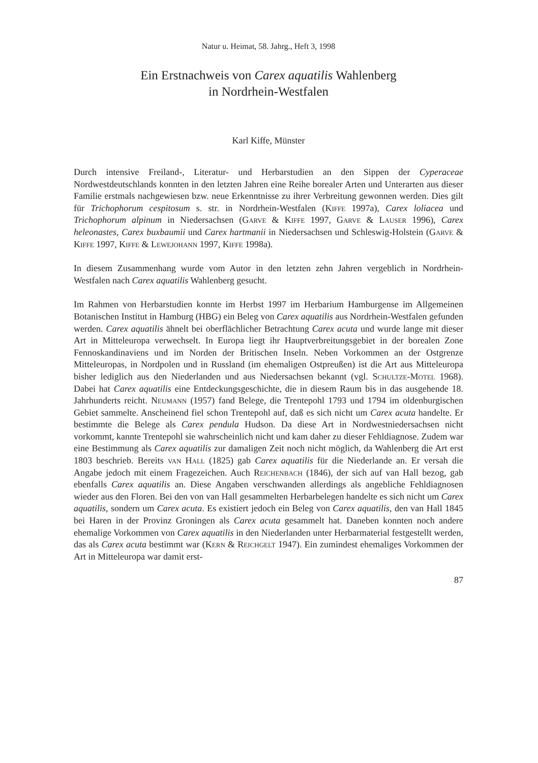Natur u. Heimat, 58. Jahrg., Heft 3, 1998
Ein Erstnachweis von Carex aquatilis Wahlenberg
in Nordrhein-Westfalen
Karl Kiffe, Münster
Durch intensive Freiland-, Literatur- und Herbarstudien an den Sippen der Cyperaceae Nordwestdeutschlands konnten in den letzten Jahren eine Reihe borealer Arten und Unterarten aus dieser Familie erstmals nachgewiesen bzw. neue Erkenntnisse zu ihrer Verbreitung gewonnen werden. Dies gilt für Trichophorum cespitosum s. str. in Nordrhein-Westfalen (Kiffe 1997a), Carex loliacea und Trichophorum alpinum in Niedersachsen (Garve & Kiffe 1997, Garve & Lauser 1996), Carex heleonastes, Carex buxbaumii und Carex hartmanii in Niedersachsen und Schleswig-Holstein (Garve & Kiffe 1997, Kiffe & Lewejohann 1997, Kiffe 1998a).
In diesem Zusammenhang wurde vom Autor in den letzten zehn Jahren vergeblich in Nordrhein-Westfalen nach Carex aquatilis Wahlenberg gesucht.
Im Rahmen von Herbarstudien konnte im Herbst 1997 im Herbarium Hamburgense im Allgemeinen Botanischen Institut in Hamburg (HBG) ein Beleg von Carex aquatilis aus Nordrhein-Westfalen gefunden werden. Carex aquatilis ähnelt bei oberflächlicher Betrachtung Carex acuta und wurde lange mit dieser Art in Mitteleuropa verwechselt. In Europa liegt ihr Hauptverbreitungsgebiet in der borealen Zone Fennoskandinaviens und im Norden der Britischen Inseln. Neben Vorkommen an der Ostgrenze Mitteleuropas, in Nordpolen und in Russland (im ehemaligen Ostpreußen) ist die Art aus Mitteleuropa bisher lediglich aus den Niederlanden und aus Niedersachsen bekannt (vgl. Schultze-Motel 1968). Dabei hat Carex aquatilis eine Entdeckungsgeschichte, die in diesem Raum bis in das ausgehende 18. Jahrhunderts reicht. Neumann (1957) fand Belege, die Trentepohl 1793 und 1794 im oldenburgischen Gebiet sammelte. Anscheinend fiel schon Trentepohl auf, daß es sich nicht um Carex acuta handelte. Er bestimmte die Belege als Carex pendula Hudson. Da diese Art in Nordwestniedersachsen nicht vorkommt, kannte Trentepohl sie wahrscheinlich nicht und kam daher zu dieser Fehldiagnose. Zudem war eine Bestimmung als Carex aquatilis zur damaligen Zeit noch nicht möglich, da Wahlenberg die Art erst 1803 beschrieb. Bereits van Hall (1825) gab Carex aquatilis für die Niederlande an. Er versah die Angabe jedoch mit einem Fragezeichen. Auch Reichenbach (1846), der sich auf van Hall bezog, gab ebenfalls Carex aquatilis an. Diese Angaben verschwanden allerdings als angebliche Fehldiagnosen wieder aus den Floren. Bei den von van Hall gesammelten Herbarbelegen handelte es sich nicht um Carex aquatilis, sondern um Carex acuta. Es existiert jedoch ein Beleg von Carex aquatilis, den van Hall 1845 bei Haren in der Provinz Groningen als Carex acuta gesammelt hat. Daneben konnten noch andere ehemalige Vorkommen von Carex aquatilis in den Niederlanden unter Herbarmaterial festgestellt werden, das als Carex acuta bestimmt war (Kern & Reichgelt 1947). Ein zumindest ehemaliges Vorkommen der Art in Mitteleuropa war damit erst-
87